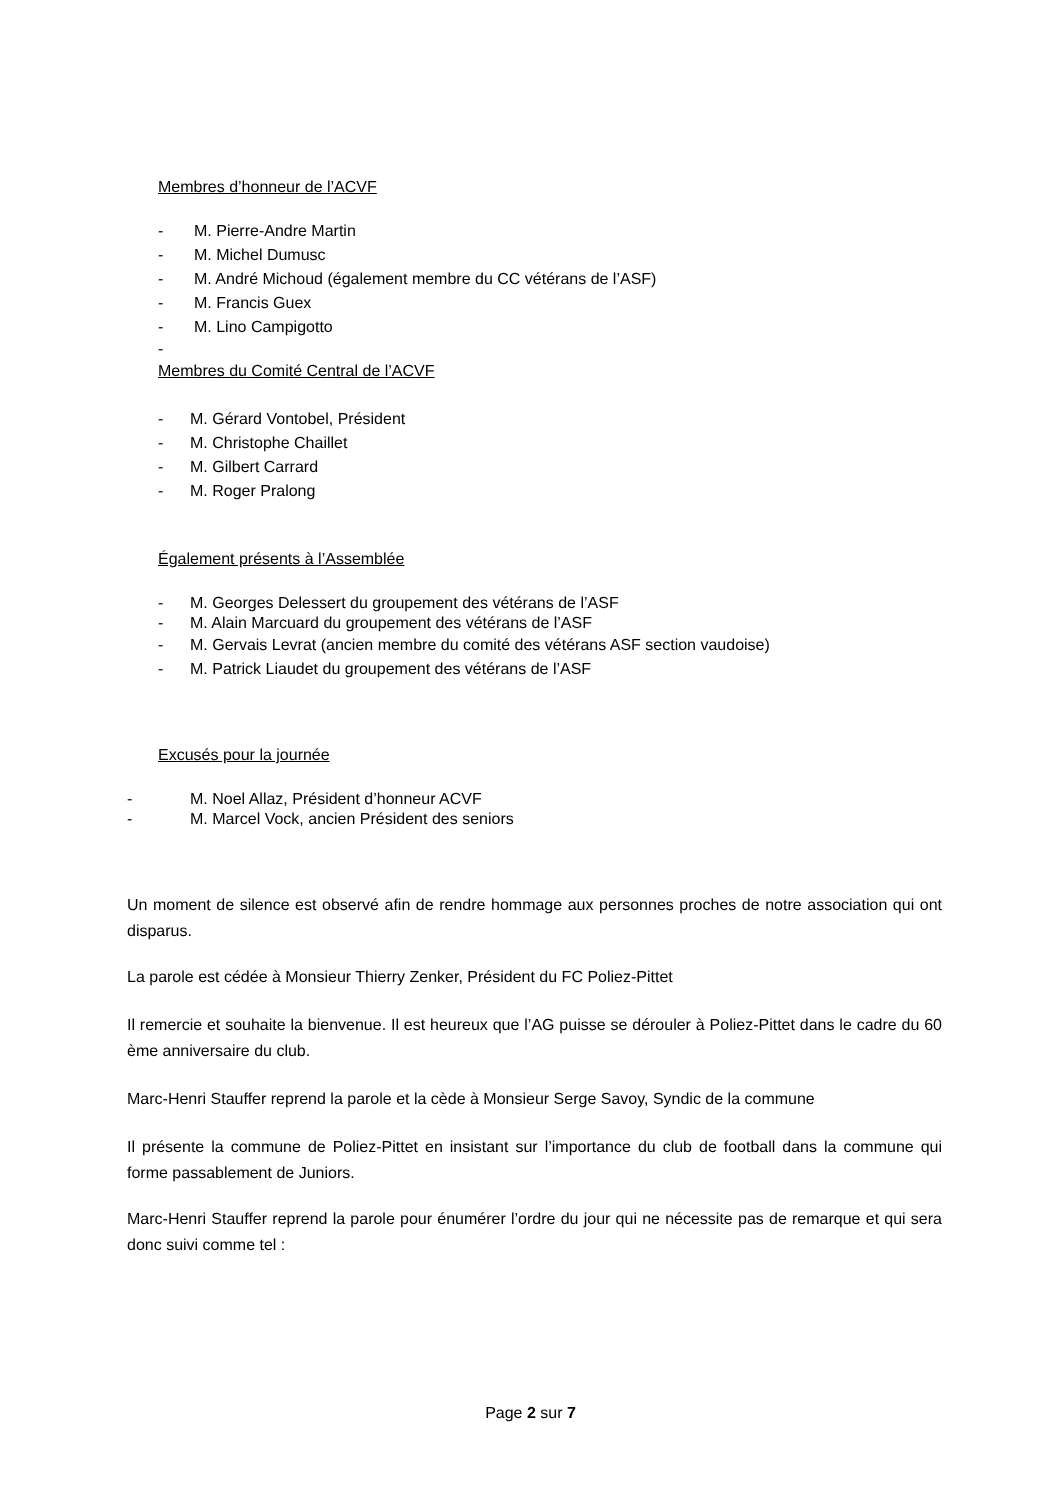Membres d’honneur de l’ACVF
- M. Pierre-Andre Martin
- M. Michel Dumusc
- M. André Michoud (également membre du CC vétérans de l’ASF)
- M. Francis Guex
- M. Lino Campigotto
-
Membres du Comité Central de l’ACVF
- M. Gérard Vontobel, Président
- M. Christophe Chaillet
- M. Gilbert Carrard
- M. Roger Pralong
Également présents à l’Assemblée
- M. Georges Delessert du groupement des vétérans de l’ASF
- M. Alain Marcuard du groupement des vétérans de l’ASF
- M. Gervais Levrat (ancien membre du comité des vétérans ASF section vaudoise)
- M. Patrick Liaudet du groupement des vétérans de l’ASF
Excusés pour la journée
- M. Noel Allaz, Président d’honneur ACVF
- M. Marcel Vock, ancien Président des seniors
Un moment de silence est observé afin de rendre hommage aux personnes proches de notre association qui ont disparus.
La parole est cédée à Monsieur Thierry Zenker, Président du FC Poliez-Pittet
Il remercie et souhaite la bienvenue. Il est heureux que l’AG puisse se dérouler à Poliez-Pittet dans le cadre du 60 ème anniversaire du club.
Marc-Henri Stauffer reprend la parole et la cède à Monsieur Serge Savoy, Syndic de la commune
Il présente la commune de Poliez-Pittet en insistant sur l’importance du club de football dans la commune qui forme passablement de Juniors.
Marc-Henri Stauffer reprend la parole pour énumérer l’ordre du jour qui ne nécessite pas de remarque et qui sera donc suivi comme tel :
Page 2 sur 7